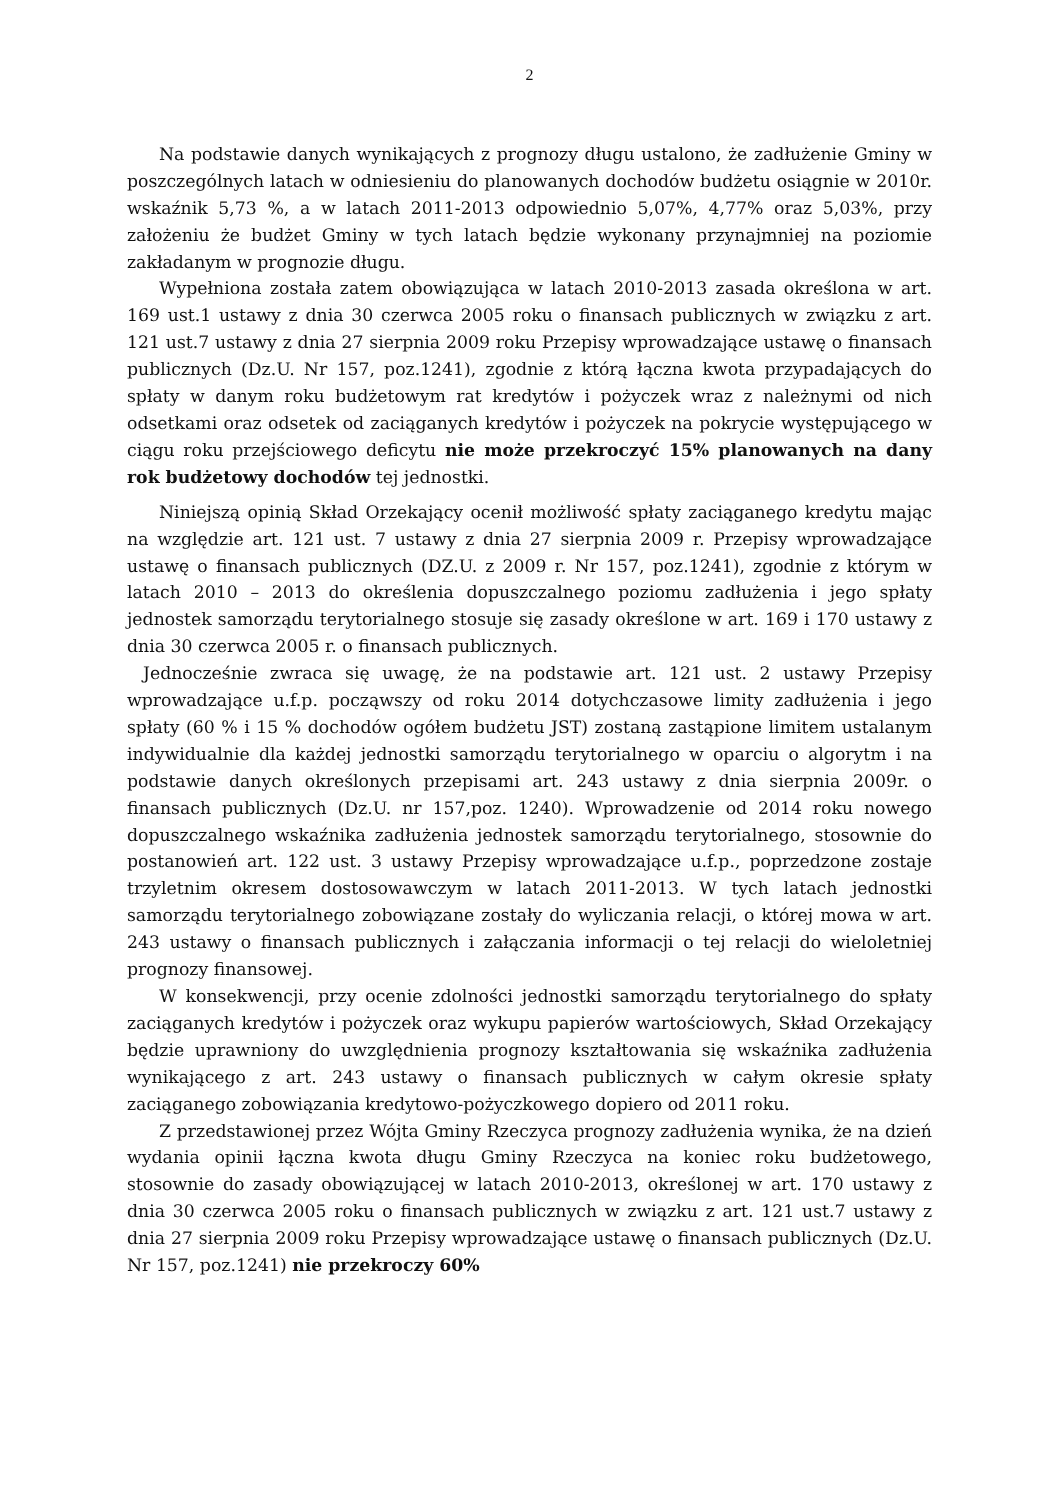2
Na podstawie danych wynikających z prognozy długu ustalono, że zadłużenie Gminy w poszczególnych latach w odniesieniu do planowanych dochodów budżetu osiągnie w 2010r. wskaźnik 5,73 %, a w latach 2011-2013 odpowiednio 5,07%, 4,77% oraz 5,03%, przy założeniu że budżet Gminy w tych latach będzie wykonany przynajmniej na poziomie zakładanym w prognozie długu.
Wypełniona została zatem obowiązująca w latach 2010-2013 zasada określona w art. 169 ust.1 ustawy z dnia 30 czerwca 2005 roku o finansach publicznych w związku z art. 121 ust.7 ustawy z dnia 27 sierpnia 2009 roku Przepisy wprowadzające ustawę o finansach publicznych (Dz.U. Nr 157, poz.1241), zgodnie z którą łączna kwota przypadających do spłaty w danym roku budżetowym rat kredytów i pożyczek wraz z należnymi od nich odsetkami oraz odsetek od zaciąganych kredytów i pożyczek na pokrycie występującego w ciągu roku przejściowego deficytu nie może przekroczyć 15% planowanych na dany rok budżetowy dochodów tej jednostki.
Niniejszą opinią Skład Orzekający ocenił możliwość spłaty zaciąganego kredytu mając na względzie art. 121 ust. 7 ustawy z dnia 27 sierpnia 2009 r. Przepisy wprowadzające ustawę o finansach publicznych (DZ.U. z 2009 r. Nr 157, poz.1241), zgodnie z którym w latach 2010 – 2013 do określenia dopuszczalnego poziomu zadłużenia i jego spłaty jednostek samorządu terytorialnego stosuje się zasady określone w art. 169 i 170 ustawy z dnia 30 czerwca 2005 r. o finansach publicznych.
Jednocześnie zwraca się uwagę, że na podstawie art. 121 ust. 2 ustawy Przepisy wprowadzające u.f.p. począwszy od roku 2014 dotychczasowe limity zadłużenia i jego spłaty (60 % i 15 % dochodów ogółem budżetu JST) zostaną zastąpione limitem ustalanym indywidualnie dla każdej jednostki samorządu terytorialnego w oparciu o algorytm i na podstawie danych określonych przepisami art. 243 ustawy z dnia sierpnia 2009r. o finansach publicznych (Dz.U. nr 157,poz. 1240). Wprowadzenie od 2014 roku nowego dopuszczalnego wskaźnika zadłużenia jednostek samorządu terytorialnego, stosownie do postanowień art. 122 ust. 3 ustawy Przepisy wprowadzające u.f.p., poprzedzone zostaje trzyletnim okresem dostosowawczym w latach 2011-2013. W tych latach jednostki samorządu terytorialnego zobowiązane zostały do wyliczania relacji, o której mowa w art. 243 ustawy o finansach publicznych i załączania informacji o tej relacji do wieloletniej prognozy finansowej.
W konsekwencji, przy ocenie zdolności jednostki samorządu terytorialnego do spłaty zaciąganych kredytów i pożyczek oraz wykupu papierów wartościowych, Skład Orzekający będzie uprawniony do uwzględnienia prognozy kształtowania się wskaźnika zadłużenia wynikającego z art. 243 ustawy o finansach publicznych w całym okresie spłaty zaciąganego zobowiązania kredytowo-pożyczkowego dopiero od 2011 roku.
Z przedstawionej przez Wójta Gminy Rzeczyca prognozy zadłużenia wynika, że na dzień wydania opinii łączna kwota długu Gminy Rzeczyca na koniec roku budżetowego, stosownie do zasady obowiązującej w latach 2010-2013, określonej w art. 170 ustawy z dnia 30 czerwca 2005 roku o finansach publicznych w związku z art. 121 ust.7 ustawy z dnia 27 sierpnia 2009 roku Przepisy wprowadzające ustawę o finansach publicznych (Dz.U. Nr 157, poz.1241) nie przekroczy 60%